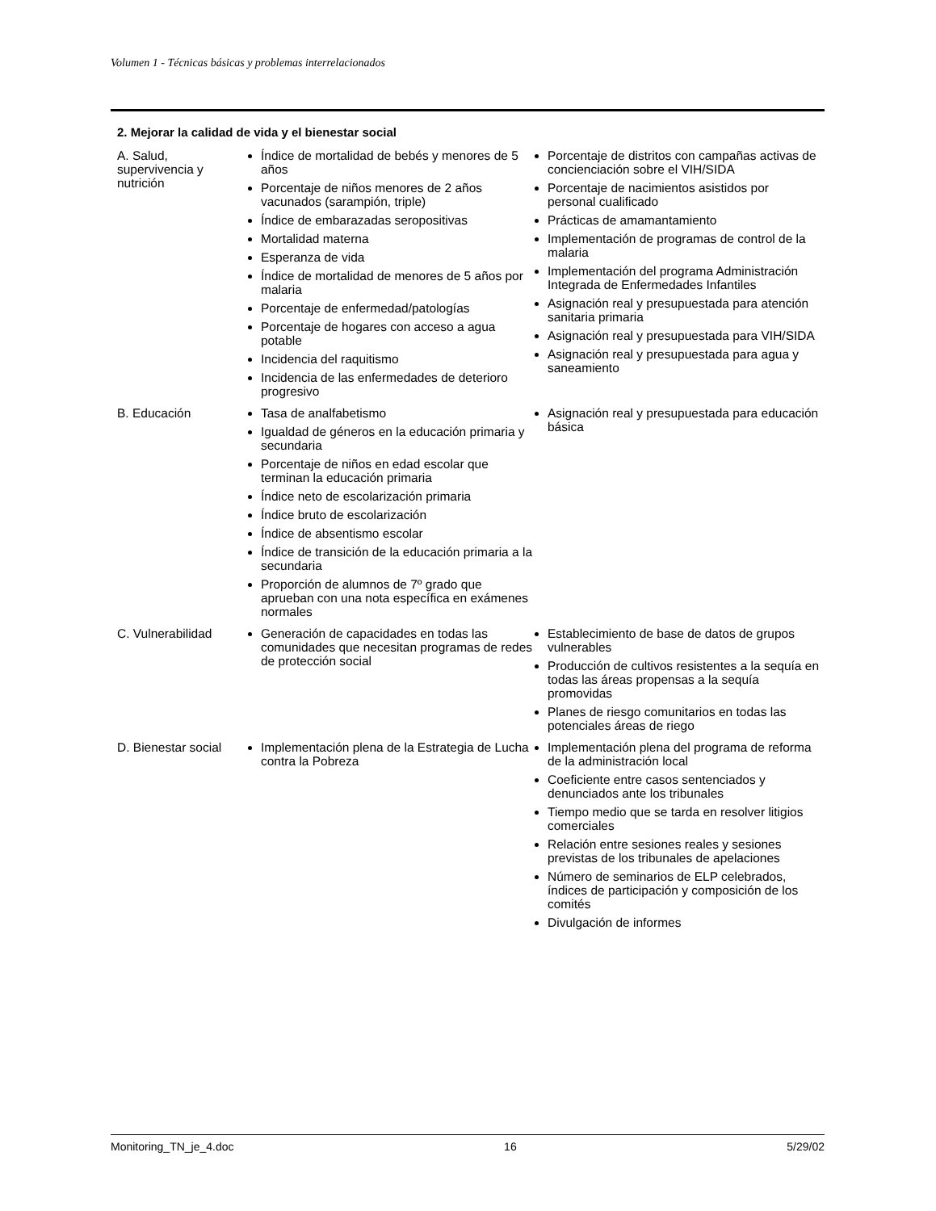Volumen 1 - Técnicas básicas y problemas interrelacionados
2. Mejorar la calidad de vida y el bienestar social
| A. Salud, supervivencia y nutrición | Índice de mortalidad de bebés y menores de 5 años Porcentaje de niños menores de 2 años vacunados (sarampión, triple) Índice de embarazadas seropositivas Mortalidad materna Esperanza de vida Índice de mortalidad de menores de 5 años por malaria Porcentaje de enfermedad/patologías Porcentaje de hogares con acceso a agua potable Incidencia del raquitismo Incidencia de las enfermedades de deterioro progresivo | Porcentaje de distritos con campañas activas de concienciación sobre el VIH/SIDA Porcentaje de nacimientos asistidos por personal cualificado Prácticas de amamantamiento Implementación de programas de control de la malaria Implementación del programa Administración Integrada de Enfermedades Infantiles Asignación real y presupuestada para atención sanitaria primaria Asignación real y presupuestada para VIH/SIDA Asignación real y presupuestada para agua y saneamiento |
| B. Educación | Tasa de analfabetismo Igualdad de géneros en la educación primaria y secundaria Porcentaje de niños en edad escolar que terminan la educación primaria Índice neto de escolarización primaria Índice bruto de escolarización Índice de absentismo escolar Índice de transición de la educación primaria a la secundaria Proporción de alumnos de 7º grado que aprueban con una nota específica en exámenes normales | Asignación real y presupuestada para educación básica |
| C. Vulnerabilidad | Generación de capacidades en todas las comunidades que necesitan programas de redes de protección social | Establecimiento de base de datos de grupos vulnerables Producción de cultivos resistentes a la sequía en todas las áreas propensas a la sequía promovidas Planes de riesgo comunitarios en todas las potenciales áreas de riego |
| D. Bienestar social | Implementación plena de la Estrategia de Lucha contra la Pobreza | Implementación plena del programa de reforma de la administración local Coeficiente entre casos sentenciados y denunciados ante los tribunales Tiempo medio que se tarda en resolver litigios comerciales Relación entre sesiones reales y sesiones previstas de los tribunales de apelaciones Número de seminarios de ELP celebrados, índices de participación y composición de los comités Divulgación de informes |
Monitoring_TN_je_4.doc 16 5/29/02